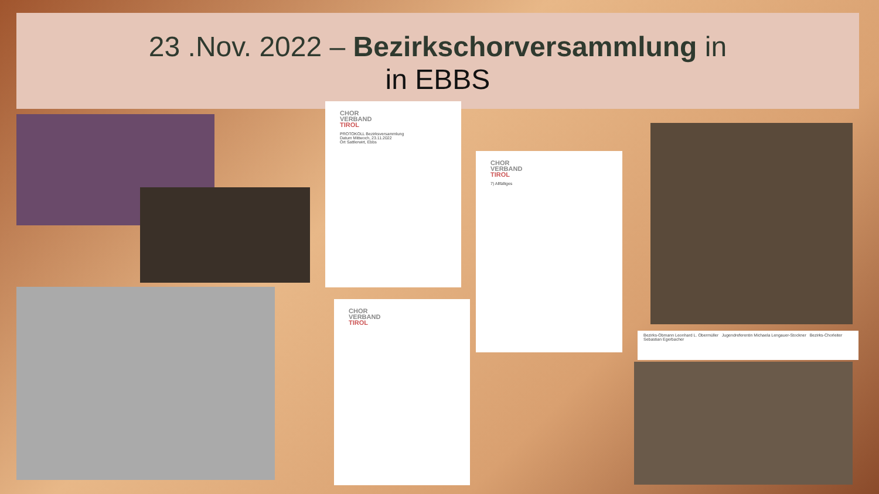23 .Nov. 2022 – Bezirkschorversammlung in
in EBBS
CHOR
VERBAND
TIROL
PROTOKOLL Bezirksversammlung
Datum Mittwoch, 23.11.2022
Ort Sattlerwirt, Ebbs
CHOR
VERBAND
TIROL
CHOR
VERBAND
TIROL
7) Allfälliges
Bezirks-Obmann Leonhard L. Obermüller Jugendreferentin Michaela Lengauer-Stockner Bezirks-Chorleiter Sebastian Egerbacher